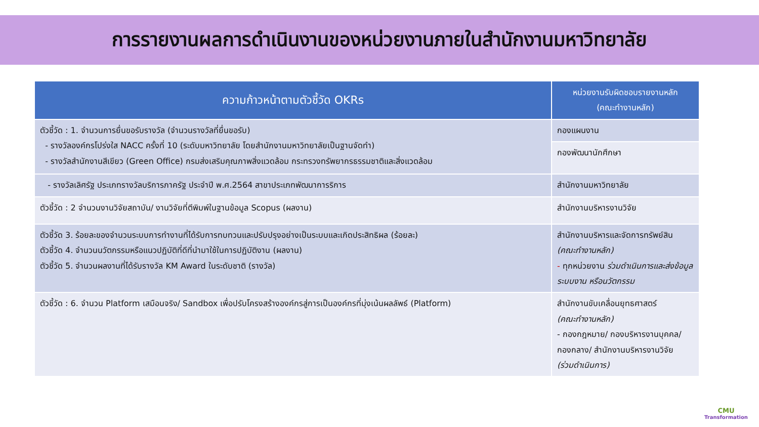การรายงานผลการดำเนินงานของหน่วยงานภายในสำนักงานมหาวิทยาลัย
| ความก้าวหน้าตามตัวชี้วัด OKRs | หน่วยงานรับผิดชอบรายงานหลัก (คณะทำงานหลัก) |
| --- | --- |
| ตัวชี้วัด : 1. จำนวนการยื่นขอรับรางวัล (จำนวนรางวัลที่ยื่นขอรับ) - รางวัลองค์กรโปร่งใส NACC ครั้งที่ 10 (ระดับมหาวิทยาลัย โดยสำนักงานมหาวิทยาลัยเป็นฐานจัดทำ) - รางวัลสำนักงานสีเขียว (Green Office) กรมส่งเสริมคุณภาพสิ่งแวดล้อม กระทรวงทรัพยากรธรรมชาติและสิ่งแวดล้อม | กองแผนงาน |
| | กองพัฒนานักศึกษา |
| - รางวัลเลิศรัฐ ประเภทรางวัลบริการภาครัฐ ประจำปี พ.ศ.2564 สาขาประเภทพัฒนาการริการ | สำนักงานมหาวิทยาลัย |
| ตัวชี้วัด : 2 จำนวนงานวิจัยสถาบัน/ งานวิจัยที่ตีพิมพ์ในฐานข้อมูล Scopus (ผลงาน) | สำนักงานบริหารงานวิจัย |
| ตัวชี้วัด 3. ร้อยละของจำนวนระบบการทำงานที่ได้รับการทบทวนและปรับปรุงอย่างเป็นระบบและเกิดประสิทธิผล (ร้อยละ) ตัวชี้วัด 4. จำนวนนวัตกรรมหรือแนวปฏิบัติที่ดีที่นำมาใช้ในการปฏิบัติงาน (ผลงาน) ตัวชี้วัด 5. จำนวนผลงานที่ได้รับรางวัล KM Award ในระดับชาติ (รางวัล) | สำนักงานบริหารและจัดการทรัพย์สิน (คณะทำงานหลัก) - ทุกหน่วยงาน ร่วมดำเนินการและส่งข้อมูลระบบงาน หรือนวัตกรรม |
| ตัวชี้วัด : 6. จำนวน Platform เสมือนจริง/ Sandbox เพื่อปรับโครงสร้างองค์กรสู่การเป็นองค์กรที่มุ่งเน้นผลลัพธ์ (Platform) | สำนักงานขับเคลื่อนยุทธศาสตร์ (คณะทำงานหลัก) - กองกฎหมาย/ กองบริหารงานบุคคล/ กองกลาง/ สำนักงานบริหารงานวิจัย (ร่วมดำเนินการ) |
CMU
Transformation